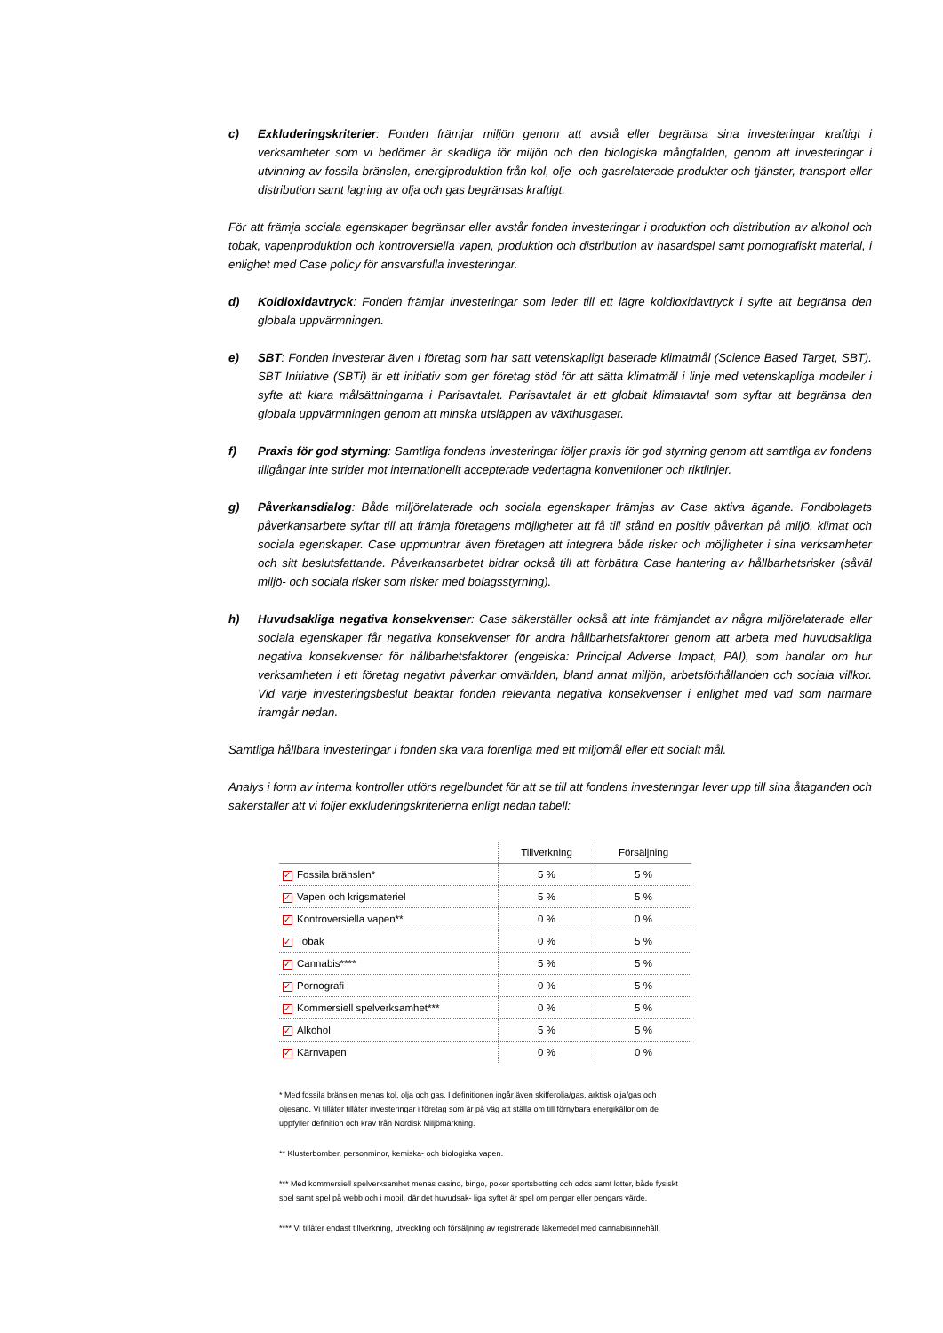c) Exkluderingskriterier: Fonden främjar miljön genom att avstå eller begränsa sina investeringar kraftigt i verksamheter som vi bedömer är skadliga för miljön och den biologiska mångfalden, genom att investeringar i utvinning av fossila bränslen, energiproduktion från kol, olje- och gasrelaterade produkter och tjänster, transport eller distribution samt lagring av olja och gas begränsas kraftigt.
För att främja sociala egenskaper begränsar eller avstår fonden investeringar i produktion och distribution av alkohol och tobak, vapenproduktion och kontroversiella vapen, produktion och distribution av hasardspel samt pornografiskt material, i enlighet med Case policy för ansvarsfulla investeringar.
d) Koldioxidavtryck: Fonden främjar investeringar som leder till ett lägre koldioxidavtryck i syfte att begränsa den globala uppvärmningen.
e) SBT: Fonden investerar även i företag som har satt vetenskapligt baserade klimatmål (Science Based Target, SBT). SBT Initiative (SBTi) är ett initiativ som ger företag stöd för att sätta klimatmål i linje med vetenskapliga modeller i syfte att klara målsättningarna i Parisavtalet. Parisavtalet är ett globalt klimatavtal som syftar att begränsa den globala uppvärmningen genom att minska utsläppen av växthusgaser.
f) Praxis för god styrning: Samtliga fondens investeringar följer praxis för god styrning genom att samtliga av fondens tillgångar inte strider mot internationellt accepterade vedertagna konventioner och riktlinjer.
g) Påverkansdialog: Både miljörelaterade och sociala egenskaper främjas av Case aktiva ägande. Fondbolagets påverkansarbete syftar till att främja företagens möjligheter att få till stånd en positiv påverkan på miljö, klimat och sociala egenskaper. Case uppmuntrar även företagen att integrera både risker och möjligheter i sina verksamheter och sitt beslutsfattande. Påverkansarbetet bidrar också till att förbättra Case hantering av hållbarhetsrisker (såväl miljö- och sociala risker som risker med bolagsstyrning).
h) Huvudsakliga negativa konsekvenser: Case säkerställer också att inte främjandet av några miljörelaterade eller sociala egenskaper får negativa konsekvenser för andra hållbarhetsfaktorer genom att arbeta med huvudsakliga negativa konsekvenser för hållbarhetsfaktorer (engelska: Principal Adverse Impact, PAI), som handlar om hur verksamheten i ett företag negativt påverkar omvärlden, bland annat miljön, arbetsförhållanden och sociala villkor. Vid varje investeringsbeslut beaktar fonden relevanta negativa konsekvenser i enlighet med vad som närmare framgår nedan.
Samtliga hållbara investeringar i fonden ska vara förenliga med ett miljömål eller ett socialt mål.
Analys i form av interna kontroller utförs regelbundet för att se till att fondens investeringar lever upp till sina åtaganden och säkerställer att vi följer exkluderingskriterierna enligt nedan tabell:
| | Tillverkning | Försäljning |
| --- | --- | --- |
| ✓ Fossila bränslen* | 5 % | 5 % |
| ✓ Vapen och krigsmateriel | 5 % | 5 % |
| ✓ Kontroversiella vapen** | 0 % | 0 % |
| ✓ Tobak | 0 % | 5 % |
| ✓ Cannabis**** | 5 % | 5 % |
| ✓ Pornografi | 0 % | 5 % |
| ✓ Kommersiell spelverksamhet*** | 0 % | 5 % |
| ✓ Alkohol | 5 % | 5 % |
| ✓ Kärnvapen | 0 % | 0 % |
* Med fossila bränslen menas kol, olja och gas. I definitionen ingår även skifferolja/gas, arktisk olja/gas och oljesand. Vi tillåter tillåter investeringar i företag som är på väg att ställa om till förnybara energikällor om de uppfyller definition och krav från Nordisk Miljömärkning.
** Klusterbomber, personminor, kemiska- och biologiska vapen.
*** Med kommersiell spelverksamhet menas casino, bingo, poker sportsbetting och odds samt lotter, både fysiskt spel samt spel på webb och i mobil, där det huvudsak- liga syftet är spel om pengar eller pengars värde.
**** Vi tillåter endast tillverkning, utveckling och försäljning av registrerade läkemedel med cannabisinnehåll.